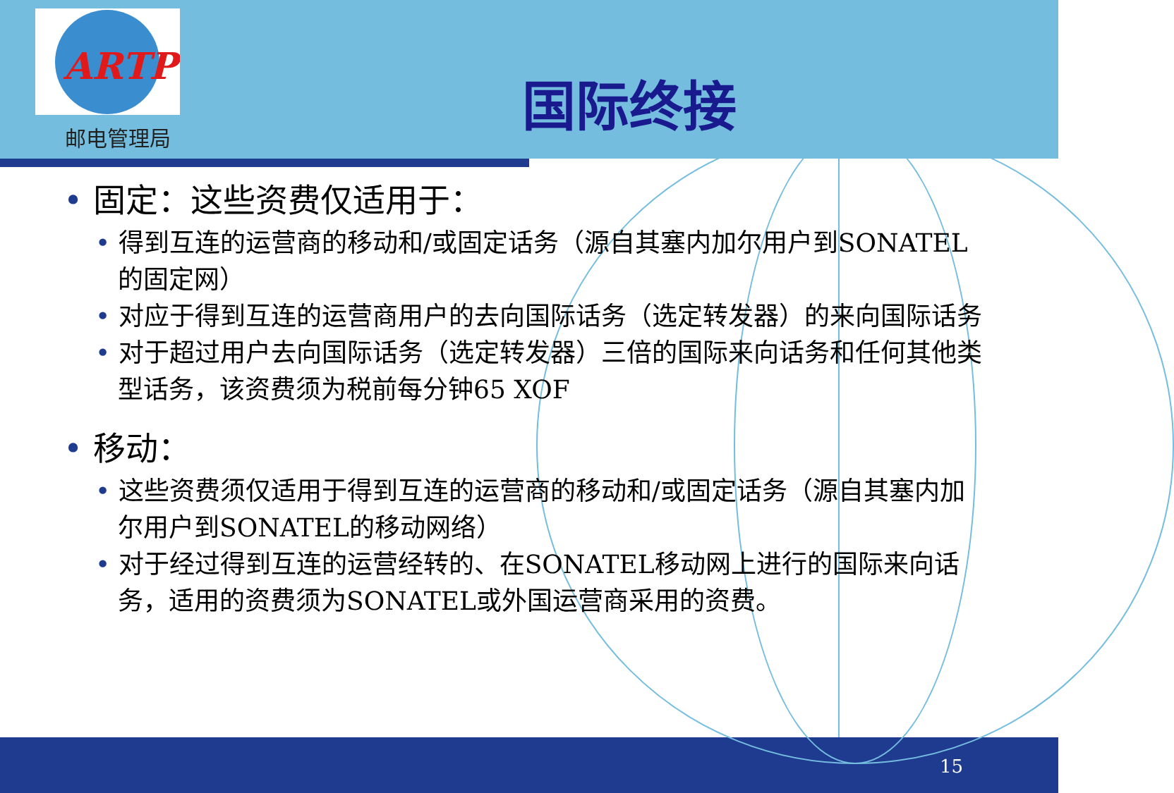ARTP
邮电管理局
国际终接
• 固定：这些资费仅适用于：
• 得到互连的运营商的移动和/或固定话务（源自其塞内加尔用户到SONATEL的固定网）
• 对应于得到互连的运营商用户的去向国际话务（选定转发器）的来向国际话务
• 对于超过用户去向国际话务（选定转发器）三倍的国际来向话务和任何其他类型话务，该资费须为税前每分钟65 XOF
• 移动：
• 这些资费须仅适用于得到互连的运营商的移动和/或固定话务（源自其塞内加尔用户到SONATEL的移动网络）
• 对于经过得到互连的运营经转的、在SONATEL移动网上进行的国际来向话务，适用的资费须为SONATEL或外国运营商采用的资费。
15